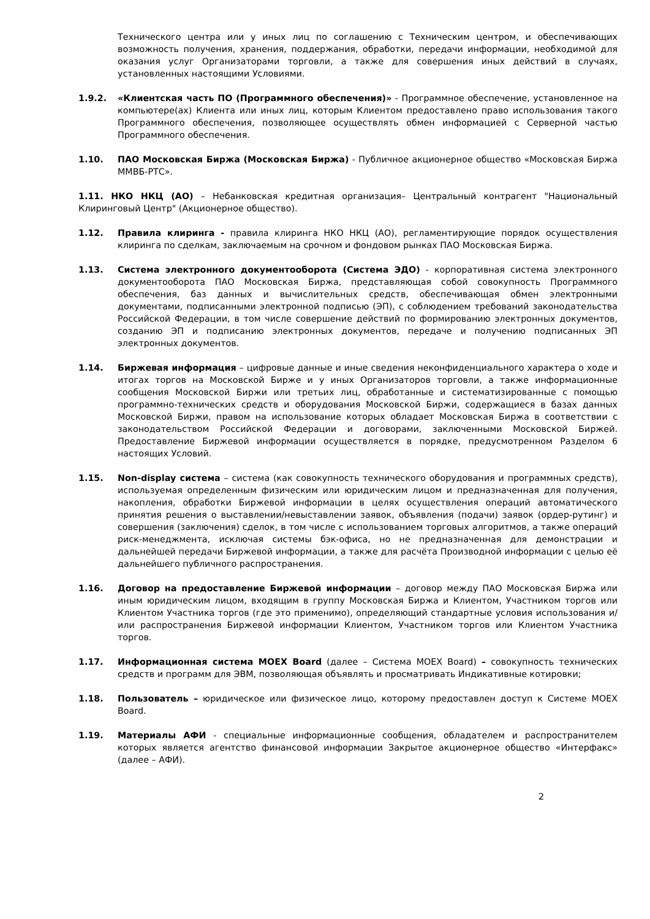Технического центра или у иных лиц по соглашению с Техническим центром, и обеспечивающих возможность получения, хранения, поддержания, обработки, передачи информации, необходимой для оказания услуг Организаторами торговли, а также для совершения иных действий в случаях, установленных настоящими Условиями.
1.9.2. «Клиентская часть ПО (Программного обеспечения)» - Программное обеспечение, установленное на компьютере(ах) Клиента или иных лиц, которым Клиентом предоставлено право использования такого Программного обеспечения, позволяющее осуществлять обмен информацией с Серверной частью Программного обеспечения.
1.10. ПАО Московская Биржа (Московская Биржа) - Публичное акционерное общество «Московская Биржа ММВБ-РТС».
1.11. НКО НКЦ (АО) – Небанковская кредитная организация– Центральный контрагент "Национальный Клиринговый Центр" (Акционерное общество).
1.12. Правила клиринга - правила клиринга НКО НКЦ (АО), регламентирующие порядок осуществления клиринга по сделкам, заключаемым на срочном и фондовом рынках ПАО Московская Биржа.
1.13. Система электронного документооборота (Система ЭДО) - корпоративная система электронного документооборота ПАО Московская Биржа, представляющая собой совокупность Программного обеспечения, баз данных и вычислительных средств, обеспечивающая обмен электронными документами, подписанными электронной подписью (ЭП), с соблюдением требований законодательства Российской Федерации, в том числе совершение действий по формированию электронных документов, созданию ЭП и подписанию электронных документов, передаче и получению подписанных ЭП электронных документов.
1.14. Биржевая информация – цифровые данные и иные сведения неконфиденциального характера о ходе и итогах торгов на Московской Бирже и у иных Организаторов торговли, а также информационные сообщения Московской Биржи или третьих лиц, обработанные и систематизированные с помощью программно-технических средств и оборудования Московской Биржи, содержащиеся в базах данных Московской Биржи, правом на использование которых обладает Московская Биржа в соответствии с законодательством Российской Федерации и договорами, заключенными Московской Биржей. Предоставление Биржевой информации осуществляется в порядке, предусмотренном Разделом 6 настоящих Условий.
1.15. Non-display система – система (как совокупность технического оборудования и программных средств), используемая определенным физическим или юридическим лицом и предназначенная для получения, накопления, обработки Биржевой информации в целях осуществления операций автоматического принятия решения о выставлении/невыставлении заявок, объявления (подачи) заявок (ордер-рутинг) и совершения (заключения) сделок, в том числе с использованием торговых алгоритмов, а также операций риск-менеджмента, исключая системы бэк-офиса, но не предназначенная для демонстрации и дальнейшей передачи Биржевой информации, а также для расчёта Производной информации с целью её дальнейшего публичного распространения.
1.16. Договор на предоставление Биржевой информации – договор между ПАО Московская Биржа или иным юридическим лицом, входящим в группу Московская Биржа и Клиентом, Участником торгов или Клиентом Участника торгов (где это применимо), определяющий стандартные условия использования и/или распространения Биржевой информации Клиентом, Участником торгов или Клиентом Участника торгов.
1.17. Информационная система MOEX Board (далее – Система MOEX Board) – совокупность технических средств и программ для ЭВМ, позволяющая объявлять и просматривать Индикативные котировки;
1.18. Пользователь – юридическое или физическое лицо, которому предоставлен доступ к Системе MOEX Board.
1.19. Материалы АФИ - специальные информационные сообщения, обладателем и распространителем которых является агентство финансовой информации Закрытое акционерное общество «Интерфакс» (далее – АФИ).
2